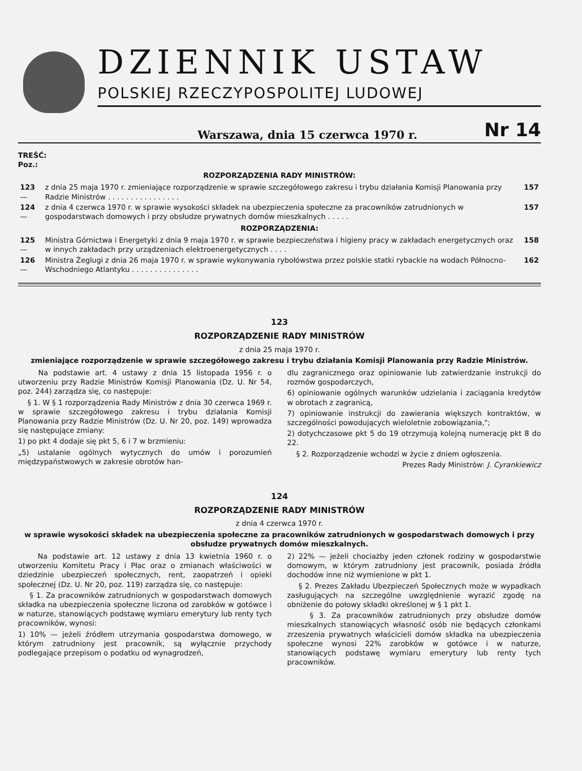DZIENNIK USTAW
POLSKIEJ RZECZYPOSPOLITEJ LUDOWEJ
Warszawa, dnia 15 czerwca 1970 r. Nr 14
TREŚĆ:
Poz.:
ROZPORZĄDZENIA RADY MINISTRÓW:
| 123 — | z dnia 25 maja 1970 r. zmieniające rozporządzenie w sprawie szczegółowego zakresu i trybu działania Komisji Planowania przy Radzie Ministrów . . . . . . . . . . . . . . . . | 157 |
| 124 — | z dnia 4 czerwca 1970 r. w sprawie wysokości składek na ubezpieczenia społeczne za pracowników zatrudnionych w gospodarstwach domowych i przy obsłudze prywatnych domów mieszkalnych . . . . . | 157 |
ROZPORZĄDZENIA:
| 125 — | Ministra Górnictwa i Energetyki z dnia 9 maja 1970 r. w sprawie bezpieczeństwa i higieny pracy w zakładach energetycznych oraz w innych zakładach przy urządzeniach elektroenergetycznych . . . . | 158 |
| 126 — | Ministra Żeglugi z dnia 26 maja 1970 r. w sprawie wykonywania rybołówstwa przez polskie statki rybackie na wodach Północno-Wschodniego Atlantyku . . . . . . . . . . . . . . . | 162 |
123
ROZPORZĄDZENIE RADY MINISTRÓW
z dnia 25 maja 1970 r.
zmieniające rozporządzenie w sprawie szczegółowego zakresu i trybu działania Komisji Planowania przy Radzie Ministrów.
Na podstawie art. 4 ustawy z dnia 15 listopada 1956 r. o utworzeniu przy Radzie Ministrów Komisji Planowania (Dz. U. Nr 54, poz. 244) zarządza się, co następuje:
§ 1. W § 1 rozporządzenia Rady Ministrów z dnia 30 czerwca 1969 r. w sprawie szczegółowego zakresu i trybu działania Komisji Planowania przy Radzie Ministrów (Dz. U. Nr 20, poz. 149) wprowadza się następujące zmiany:
1) po pkt 4 dodaje się pkt 5, 6 i 7 w brzmieniu:
„5) ustalanie ogólnych wytycznych do umów i porozumień międzypaństwowych w zakresie obrotów han-
dlu zagranicznego oraz opiniowanie lub zatwierdzanie instrukcji do rozmów gospodarczych,
6) opiniowanie ogólnych warunków udzielania i zaciągania kredytów w obrotach z zagranicą,
7) opiniowanie instrukcji do zawierania większych kontraktów, w szczególności powodujących wieloletnie zobowiązania,";
2) dotychczasowe pkt 5 do 19 otrzymują kolejną numerację pkt 8 do 22.
§ 2. Rozporządzenie wchodzi w życie z dniem ogłoszenia.
Prezes Rady Ministrów: J. Cyrankiewicz
124
ROZPORZĄDZENIE RADY MINISTRÓW
z dnia 4 czerwca 1970 r.
w sprawie wysokości składek na ubezpieczenia społeczne za pracowników zatrudnionych w gospodarstwach domowych i przy obsłudze prywatnych domów mieszkalnych.
Na podstawie art. 12 ustawy z dnia 13 kwietnia 1960 r. o utworzeniu Komitetu Pracy i Płac oraz o zmianach właściwości w dziedzinie ubezpieczeń społecznych, rent, zaopatrzeń i opieki społecznej (Dz. U. Nr 20, poz. 119) zarządza się, co następuje:
§ 1. Za pracowników zatrudnionych w gospodarstwach domowych składka na ubezpieczenia społeczne liczona od zarobków w gotówce i w naturze, stanowiących podstawę wymiaru emerytury lub renty tych pracowników, wynosi:
1) 10% — jeżeli źródłem utrzymania gospodarstwa domowego, w którym zatrudniony jest pracownik, są wyłącznie przychody podlegające przepisom o podatku od wynagrodzeń,
2) 22% — jeżeli chociażby jeden członek rodziny w gospodarstwie domowym, w którym zatrudniony jest pracownik, posiada źródła dochodów inne niż wymienione w pkt 1.
§ 2. Prezes Zakładu Ubezpieczeń Społecznych może w wypadkach zasługujących na szczególne uwzględnienie wyrazić zgodę na obniżenie do połowy składki określonej w § 1 pkt 1.
§ 3. Za pracowników zatrudnionych przy obsłudze domów mieszkalnych stanowiących własność osób nie będących członkami zrzeszenia prywatnych właścicieli domów składka na ubezpieczenia społeczne wynosi 22% zarobków w gotówce i w naturze, stanowiących podstawę wymiaru emerytury lub renty tych pracowników.